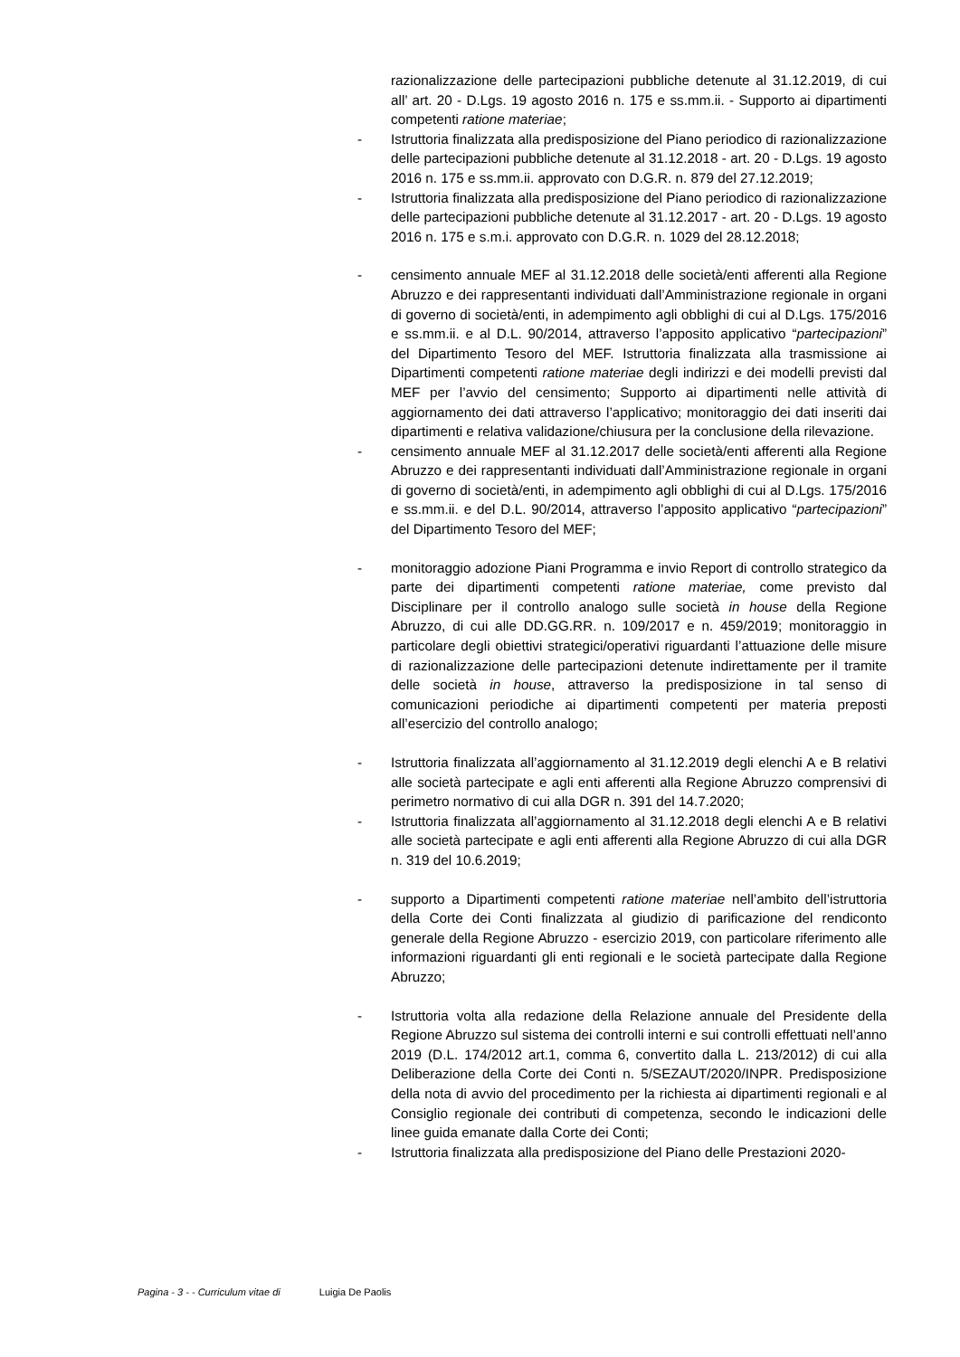razionalizzazione delle partecipazioni pubbliche detenute al 31.12.2019, di cui all’ art. 20 - D.Lgs. 19 agosto 2016 n. 175 e ss.mm.ii. - Supporto ai dipartimenti competenti ratione materiae;
- Istruttoria finalizzata alla predisposizione del Piano periodico di razionalizzazione delle partecipazioni pubbliche detenute al 31.12.2018 - art. 20 - D.Lgs. 19 agosto 2016 n. 175 e ss.mm.ii. approvato con D.G.R. n. 879 del 27.12.2019;
- Istruttoria finalizzata alla predisposizione del Piano periodico di razionalizzazione delle partecipazioni pubbliche detenute al 31.12.2017 - art. 20 - D.Lgs. 19 agosto 2016 n. 175 e s.m.i. approvato con D.G.R. n. 1029 del 28.12.2018;
- censimento annuale MEF al 31.12.2018 delle società/enti afferenti alla Regione Abruzzo e dei rappresentanti individuati dall’Amministrazione regionale in organi di governo di società/enti, in adempimento agli obblighi di cui al D.Lgs. 175/2016 e ss.mm.ii. e al D.L. 90/2014, attraverso l’apposito applicativo “partecipazioni” del Dipartimento Tesoro del MEF. Istruttoria finalizzata alla trasmissione ai Dipartimenti competenti ratione materiae degli indirizzi e dei modelli previsti dal MEF per l’avvio del censimento; Supporto ai dipartimenti nelle attività di aggiornamento dei dati attraverso l’applicativo; monitoraggio dei dati inseriti dai dipartimenti e relativa validazione/chiusura per la conclusione della rilevazione.
- censimento annuale MEF al 31.12.2017 delle società/enti afferenti alla Regione Abruzzo e dei rappresentanti individuati dall’Amministrazione regionale in organi di governo di società/enti, in adempimento agli obblighi di cui al D.Lgs. 175/2016 e ss.mm.ii. e del D.L. 90/2014, attraverso l’apposito applicativo “partecipazioni” del Dipartimento Tesoro del MEF;
- monitoraggio adozione Piani Programma e invio Report di controllo strategico da parte dei dipartimenti competenti ratione materiae, come previsto dal Disciplinare per il controllo analogo sulle società in house della Regione Abruzzo, di cui alle DD.GG.RR. n. 109/2017 e n. 459/2019; monitoraggio in particolare degli obiettivi strategici/operativi riguardanti l’attuazione delle misure di razionalizzazione delle partecipazioni detenute indirettamente per il tramite delle società in house, attraverso la predisposizione in tal senso di comunicazioni periodiche ai dipartimenti competenti per materia preposti all’esercizio del controllo analogo;
- Istruttoria finalizzata all’aggiornamento al 31.12.2019 degli elenchi A e B relativi alle società partecipate e agli enti afferenti alla Regione Abruzzo comprensivi di perimetro normativo di cui alla DGR n. 391 del 14.7.2020;
- Istruttoria finalizzata all’aggiornamento al 31.12.2018 degli elenchi A e B relativi alle società partecipate e agli enti afferenti alla Regione Abruzzo di cui alla DGR n. 319 del 10.6.2019;
- supporto a Dipartimenti competenti ratione materiae nell’ambito dell’istruttoria della Corte dei Conti finalizzata al giudizio di parificazione del rendiconto generale della Regione Abruzzo - esercizio 2019, con particolare riferimento alle informazioni riguardanti gli enti regionali e le società partecipate dalla Regione Abruzzo;
- Istruttoria volta alla redazione della Relazione annuale del Presidente della Regione Abruzzo sul sistema dei controlli interni e sui controlli effettuati nell’anno 2019 (D.L. 174/2012 art.1, comma 6, convertito dalla L. 213/2012) di cui alla Deliberazione della Corte dei Conti n. 5/SEZAUT/2020/INPR. Predisposizione della nota di avvio del procedimento per la richiesta ai dipartimenti regionali e al Consiglio regionale dei contributi di competenza, secondo le indicazioni delle linee guida emanate dalla Corte dei Conti;
- Istruttoria finalizzata alla predisposizione del Piano delle Prestazioni 2020-
Pagina - 3 - - Curriculum vitae di Luigia De Paolis